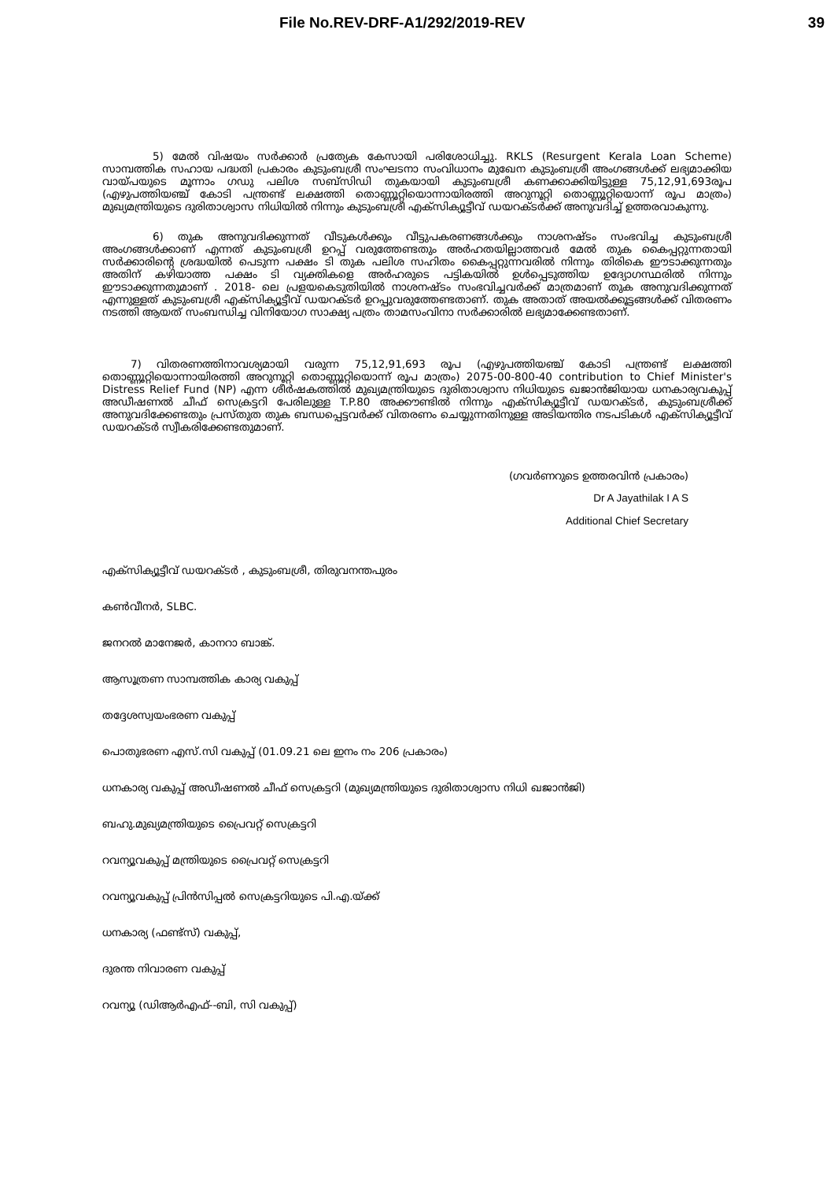File No.REV-DRF-A1/292/2019-REV 39
5) മേൽ വിഷയം സർക്കാർ പ്രത്യേക കേസായി പരിശോധിച്ചു. RKLS (Resurgent Kerala Loan Scheme) സാമ്പത്തിക സഹായ പദ്ധതി പ്രകാരം കുടുംബശ്രീ സംഘടനാ സംവിധാനം മുഖേന കുടുംബശ്രീ അംഗങ്ങൾക്ക് ലഭ്യമാക്കിയ വായ്പയുടെ മൂന്നാം ഗഡു പലിശ സബ്സിഡി തുകയായി കുടുംബശ്രീ കണക്കാക്കിയിട്ടുള്ള 75,12,91,693രൂപ (എഴുപത്തിയഞ്ച് കോടി പന്ത്രണ്ട് ലക്ഷത്തി തൊണ്ണൂറ്റിയൊന്നായിരത്തി അറുനൂറ്റി തൊണ്ണൂറ്റിയൊന്ന് രൂപ മാത്രം) മുഖ്യമന്ത്രിയുടെ ദുരിതാശ്വാസ നിധിയിൽ നിന്നും കുടുംബശ്രീ എക്സിക്യൂട്ടീവ് ഡയറക്ടർക്ക് അനുവദിച്ച് ഉത്തരവാകുന്നു.
6) തുക അനുവദിക്കുന്നത് വീടുകൾക്കും വീട്ടുപകരണങ്ങൾക്കും നാശനഷ്ടം സംഭവിച്ച കുടുംബശ്രീ അംഗങ്ങൾക്കാണ് എന്നത് കുടുംബശ്രീ ഉറപ്പ് വരുത്തേണ്ടതും അർഹതയില്ലാത്തവർ മേൽ തുക കൈപ്പറ്റുന്നതായി സർക്കാരിന്റെ ശ്രദ്ധയിൽ പെടുന്ന പക്ഷം ടി തുക പലിശ സഹിതം കൈപ്പറ്റുന്നവരിൽ നിന്നും തിരികെ ഈടാക്കുന്നതും അതിന് കഴിയാത്ത പക്ഷം ടി വ്യക്തികളെ അർഹരുടെ പട്ടികയിൽ ഉൾപ്പെടുത്തിയ ഉദ്യോഗസ്ഥരിൽ നിന്നും ഈടാക്കുന്നതുമാണ് . 2018- ലെ പ്രളയകെടുതിയിൽ നാശനഷ്ടം സംഭവിച്ചവർക്ക് മാത്രമാണ് തുക അനുവദിക്കുന്നത് എന്നുള്ളത് കുടുംബശ്രീ എക്സിക്യൂട്ടീവ് ഡയറക്ടർ ഉറപ്പുവരുത്തേണ്ടതാണ്. തുക അതാത് അയൽക്കൂട്ടങ്ങൾക്ക് വിതരണം നടത്തി ആയത് സംബന്ധിച്ച വിനിയോഗ സാക്ഷ്യ പത്രം താമസംവിനാ സർക്കാരിൽ ലഭ്യമാക്കേണ്ടതാണ്.
7) വിതരണത്തിനാവശ്യമായി വരുന്ന 75,12,91,693 രൂപ (എഴുപത്തിയഞ്ച് കോടി പന്ത്രണ്ട് ലക്ഷത്തി തൊണ്ണൂറ്റിയൊന്നായിരത്തി അറുനൂറ്റി തൊണ്ണൂറ്റിയൊന്ന് രൂപ മാത്രം) 2075-00-800-40 contribution to Chief Minister's Distress Relief Fund (NP) എന്ന ശീർഷകത്തിൽ മുഖ്യമന്ത്രിയുടെ ദുരിതാശ്വാസ നിധിയുടെ ഖജാൻജിയായ ധനകാര്യവകുപ്പ് അഡീഷണൽ ചീഫ് സെക്രട്ടറി പേരിലുള്ള T.P.80 അക്കൗണ്ടിൽ നിന്നും എക്സിക്യൂട്ടീവ് ഡയറക്ടർ, കുടുംബശ്രീക്ക് അനുവദിക്കേണ്ടതും പ്രസ്തുത തുക ബന്ധപ്പെട്ടവർക്ക് വിതരണം ചെയ്യുന്നതിനുള്ള അടിയന്തിര നടപടികൾ എക്സിക്യൂട്ടീവ് ഡയറക്ടർ സ്വീകരിക്കേണ്ടതുമാണ്.
(ഗവർണറുടെ ഉത്തരവിൻ പ്രകാരം)
Dr A Jayathilak I A S
Additional Chief Secretary
എക്സിക്യൂട്ടീവ് ഡയറക്ടർ , കുടുംബശ്രീ, തിരുവനന്തപുരം
കൺവീനർ, SLBC.
ജനറൽ മാനേജർ, കാനറാ ബാങ്ക്.
ആസൂത്രണ സാമ്പത്തിക കാര്യ വകുപ്പ്
തദ്ദേശസ്വയംഭരണ വകുപ്പ്
പൊതുഭരണ എസ്.സി വകുപ്പ് (01.09.21 ലെ ഇനം നം 206 പ്രകാരം)
ധനകാര്യ വകുപ്പ് അഡീഷണൽ ചീഫ് സെക്രട്ടറി (മുഖ്യമന്ത്രിയുടെ ദുരിതാശ്വാസ നിധി ഖജാൻജി)
ബഹു.മുഖ്യമന്ത്രിയുടെ പ്രൈവറ്റ് സെക്രട്ടറി
റവന്യൂവകുപ്പ് മന്ത്രിയുടെ പ്രൈവറ്റ് സെക്രട്ടറി
റവന്യൂവകുപ്പ് പ്രിൻസിപ്പൽ സെക്രട്ടറിയുടെ പി.എ.യ്ക്ക്
ധനകാര്യ (ഫണ്ട്സ്) വകുപ്പ്,
ദുരന്ത നിവാരണ വകുപ്പ്
റവന്യൂ (ഡിആർഎഫ്--ബി, സി വകുപ്പ്)